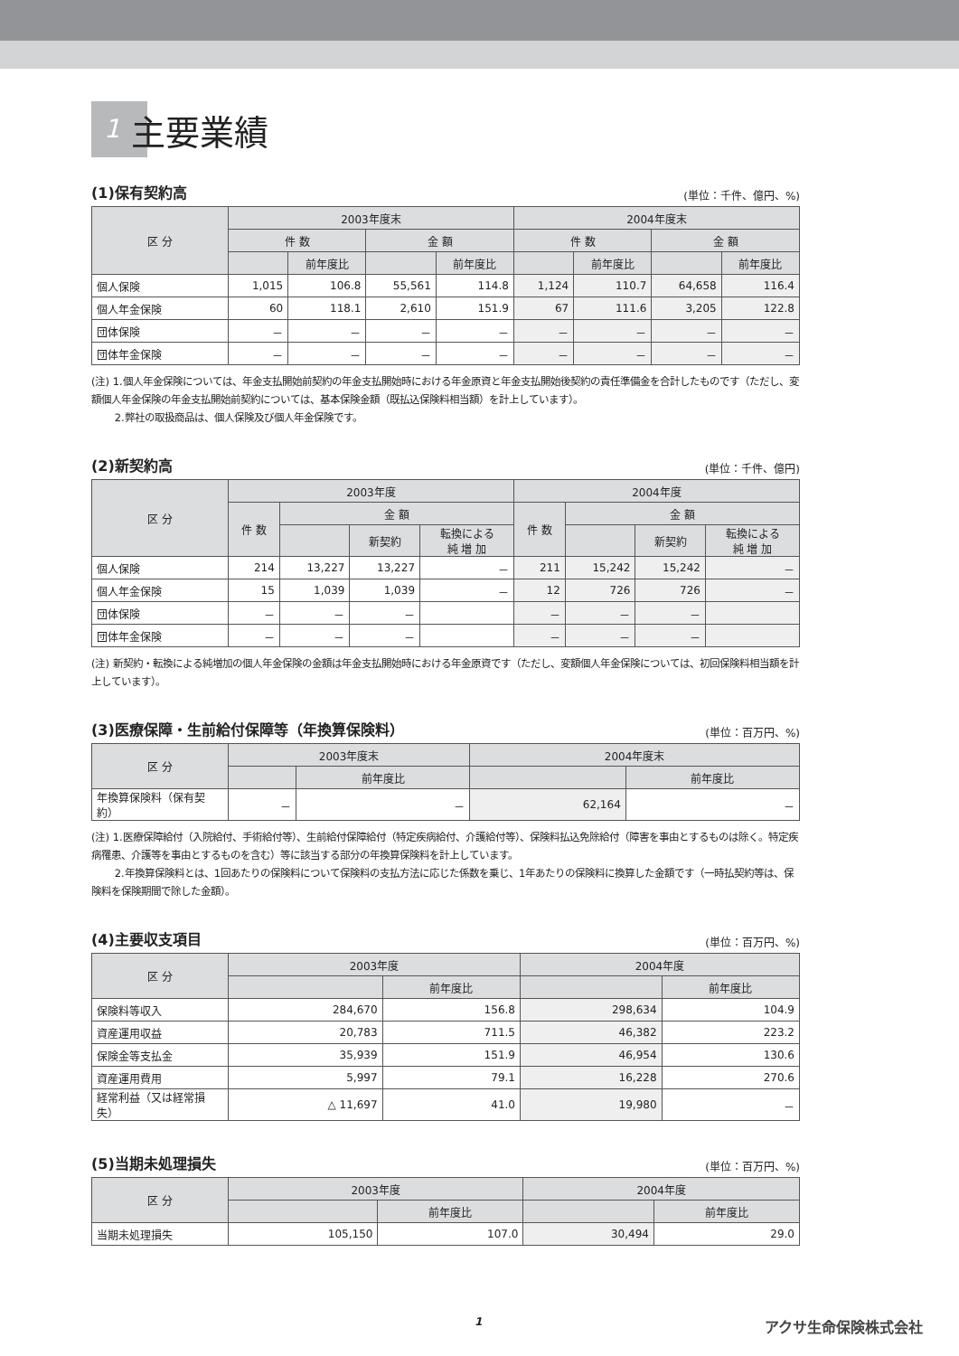1 主要業績
(1)保有契約高 (単位：千件、億円、%)
| 区 分 | 2003年度末 | | | | 2004年度末 | | | |
| --- | --- | --- | --- | --- | --- | --- | --- | --- |
| | 件 数 | | 金 額 | | 件 数 | | 金 額 | |
| | | 前年度比 | | 前年度比 | | 前年度比 | | 前年度比 |
| 個人保険 | 1,015 | 106.8 | 55,561 | 114.8 | 1,124 | 110.7 | 64,658 | 116.4 |
| 個人年金保険 | 60 | 118.1 | 2,610 | 151.9 | 67 | 111.6 | 3,205 | 122.8 |
| 団体保険 | － | － | － | － | － | － | － | － |
| 団体年金保険 | － | － | － | － | － | － | － | － |
(注) 1.個人年金保険については、年金支払開始前契約の年金支払開始時における年金原資と年金支払開始後契約の責任準備金を合計したものです（ただし、変額個人年金保険の年金支払開始前契約については、基本保険金額（既払込保険料相当額）を計上しています）。
　　 2.弊社の取扱商品は、個人保険及び個人年金保険です。
(2)新契約高 (単位：千件、億円)
| 区 分 | 2003年度 | | | | 2004年度 | | | |
| --- | --- | --- | --- | --- | --- | --- | --- | --- |
| | 件 数 | 金 額 | | | 件 数 | 金 額 | | |
| | | | 新契約 | 転換による 純 増 加 | | | 新契約 | 転換による 純 増 加 |
| 個人保険 | 214 | 13,227 | 13,227 | － | 211 | 15,242 | 15,242 | － |
| 個人年金保険 | 15 | 1,039 | 1,039 | － | 12 | 726 | 726 | － |
| 団体保険 | － | － | － | | － | － | － | |
| 団体年金保険 | － | － | － | | － | － | － | |
(注) 新契約・転換による純増加の個人年金保険の金額は年金支払開始時における年金原資です（ただし、変額個人年金保険については、初回保険料相当額を計上しています）。
(3)医療保障・生前給付保障等（年換算保険料） (単位：百万円、%)
| 区 分 | 2003年度末 | | 2004年度末 | |
| --- | --- | --- | --- | --- |
| | | 前年度比 | | 前年度比 |
| 年換算保険料（保有契約） | － | － | 62,164 | － |
(注) 1.医療保障給付（入院給付、手術給付等）、生前給付保障給付（特定疾病給付、介護給付等）、保険料払込免除給付（障害を事由とするものは除く。特定疾病罹患、介護等を事由とするものを含む）等に該当する部分の年換算保険料を計上しています。
　　 2.年換算保険料とは、1回あたりの保険料について保険料の支払方法に応じた係数を乗じ、1年あたりの保険料に換算した金額です（一時払契約等は、保険料を保険期間で除した金額）。
(4)主要収支項目 (単位：百万円、%)
| 区 分 | 2003年度 | | 2004年度 | |
| --- | --- | --- | --- | --- |
| | | 前年度比 | | 前年度比 |
| 保険料等収入 | 284,670 | 156.8 | 298,634 | 104.9 |
| 資産運用収益 | 20,783 | 711.5 | 46,382 | 223.2 |
| 保険金等支払金 | 35,939 | 151.9 | 46,954 | 130.6 |
| 資産運用費用 | 5,997 | 79.1 | 16,228 | 270.6 |
| 経常利益（又は経常損失） | △ 11,697 | 41.0 | 19,980 | － |
(5)当期未処理損失 (単位：百万円、%)
| 区 分 | 2003年度 | | 2004年度 | |
| --- | --- | --- | --- | --- |
| | | 前年度比 | | 前年度比 |
| 当期未処理損失 | 105,150 | 107.0 | 30,494 | 29.0 |
1 アクサ生命保険株式会社